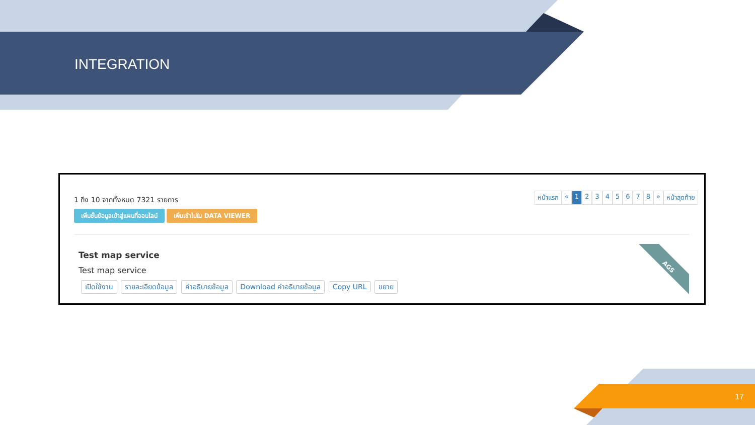INTEGRATION
1 ถึง 10 จากทั้งหมด 7321 รายการ
เพิ่มชั้นข้อมูลเข้าสู่แผนที่ออนไลน์ เพิ่มเข้าไปใน DATA VIEWER
หน้าแรก « 1 2 3 4 5 6 7 8 » หน้าสุดท้าย
Test map service
Test map service
เปิดใช้งาน รายละเอียดข้อมูล คำอธิบายข้อมูล Download คำอธิบายข้อมูล Copy URL ขยาย
AGS
17